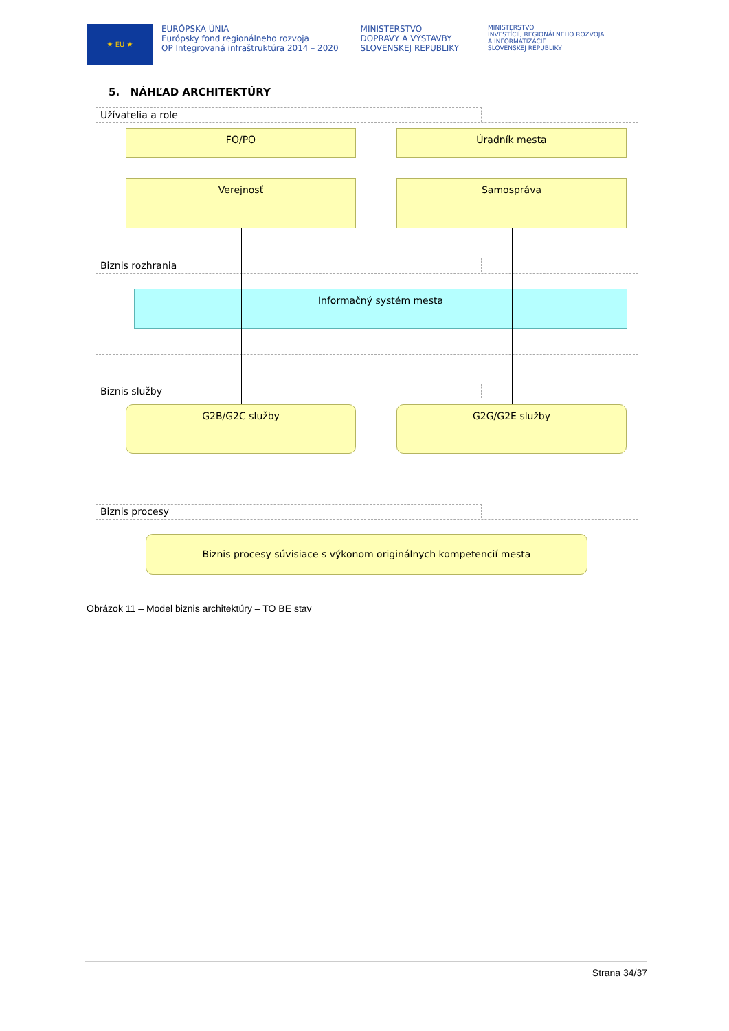★ EU ★
EURÓPSKA ÚNIA
Európsky fond regionálneho rozvoja
OP Integrovaná infraštruktúra 2014 – 2020
MINISTERSTVO
DOPRAVY A VÝSTAVBY
SLOVENSKEJ REPUBLIKY
MINISTERSTVO
INVESTÍCIÍ, REGIONÁLNEHO ROZVOJA
A INFORMATIZÁCIE
SLOVENSKEJ REPUBLIKY
5. NÁHĽAD ARCHITEKTÚRY
Užívatelia a role
FO/PO Úradník mesta
Verejnosť Samospráva
Biznis rozhrania
Informačný systém mesta
Biznis služby
G2B/G2C služby G2G/G2E služby
Biznis procesy
Biznis procesy súvisiace s výkonom originálnych kompetencií mesta
Obrázok 11 – Model biznis architektúry – TO BE stav
Strana 34/37